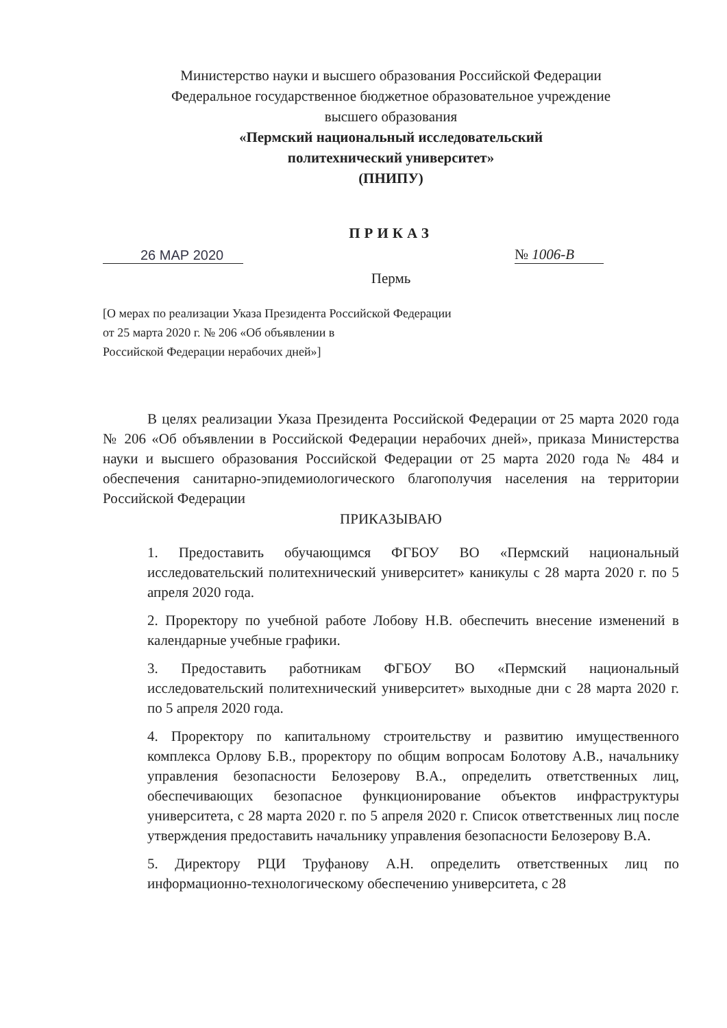Министерство науки и высшего образования Российской Федерации
Федеральное государственное бюджетное образовательное учреждение
высшего образования
«Пермский национальный исследовательский
политехнический университет»
(ПНИПУ)
ПРИКАЗ
26 МАР 2020
№ 1006-В
Пермь
[О мерах по реализации Указа Президента Российской Федерации
от 25 марта 2020 г. № 206 «Об объявлении в
Российской Федерации нерабочих дней»]
В целях реализации Указа Президента Российской Федерации от 25 марта 2020 года № 206 «Об объявлении в Российской Федерации нерабочих дней», приказа Министерства науки и высшего образования Российской Федерации от 25 марта 2020 года № 484 и обеспечения санитарно-эпидемиологического благополучия населения на территории Российской Федерации
ПРИКАЗЫВАЮ
1. Предоставить обучающимся ФГБОУ ВО «Пермский национальный исследовательский политехнический университет» каникулы с 28 марта 2020 г. по 5 апреля 2020 года.
2. Проректору по учебной работе Лобову Н.В. обеспечить внесение изменений в календарные учебные графики.
3. Предоставить работникам ФГБОУ ВО «Пермский национальный исследовательский политехнический университет» выходные дни с 28 марта 2020 г. по 5 апреля 2020 года.
4. Проректору по капитальному строительству и развитию имущественного комплекса Орлову Б.В., проректору по общим вопросам Болотову А.В., начальнику управления безопасности Белозерову В.А., определить ответственных лиц, обеспечивающих безопасное функционирование объектов инфраструктуры университета, с 28 марта 2020 г. по 5 апреля 2020 г. Список ответственных лиц после утверждения предоставить начальнику управления безопасности Белозерову В.А.
5. Директору РЦИ Труфанову А.Н. определить ответственных лиц по информационно-технологическому обеспечению университета, с 28